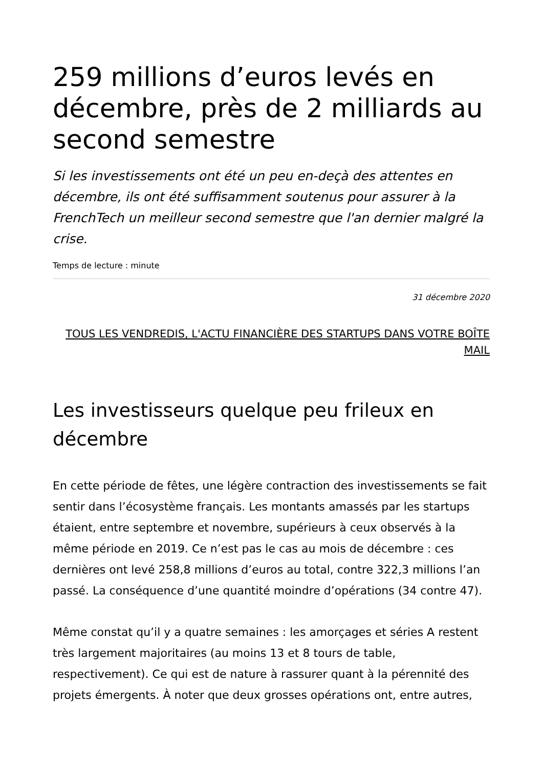259 millions d’euros levés en décembre, près de 2 milliards au second semestre
Si les investissements ont été un peu en-deçà des attentes en décembre, ils ont été suffisamment soutenus pour assurer à la FrenchTech un meilleur second semestre que l'an dernier malgré la crise.
Temps de lecture : minute
31 décembre 2020
TOUS LES VENDREDIS, L'ACTU FINANCIÈRE DES STARTUPS DANS VOTRE BOÎTE MAIL
Les investisseurs quelque peu frileux en décembre
En cette période de fêtes, une légère contraction des investissements se fait sentir dans l’écosystème français. Les montants amassés par les startups étaient, entre septembre et novembre, supérieurs à ceux observés à la même période en 2019. Ce n’est pas le cas au mois de décembre : ces dernières ont levé 258,8 millions d’euros au total, contre 322,3 millions l’an passé. La conséquence d’une quantité moindre d’opérations (34 contre 47).
Même constat qu’il y a quatre semaines : les amorçages et séries A restent très largement majoritaires (au moins 13 et 8 tours de table, respectivement). Ce qui est de nature à rassurer quant à la pérennité des projets émergents. À noter que deux grosses opérations ont, entre autres,